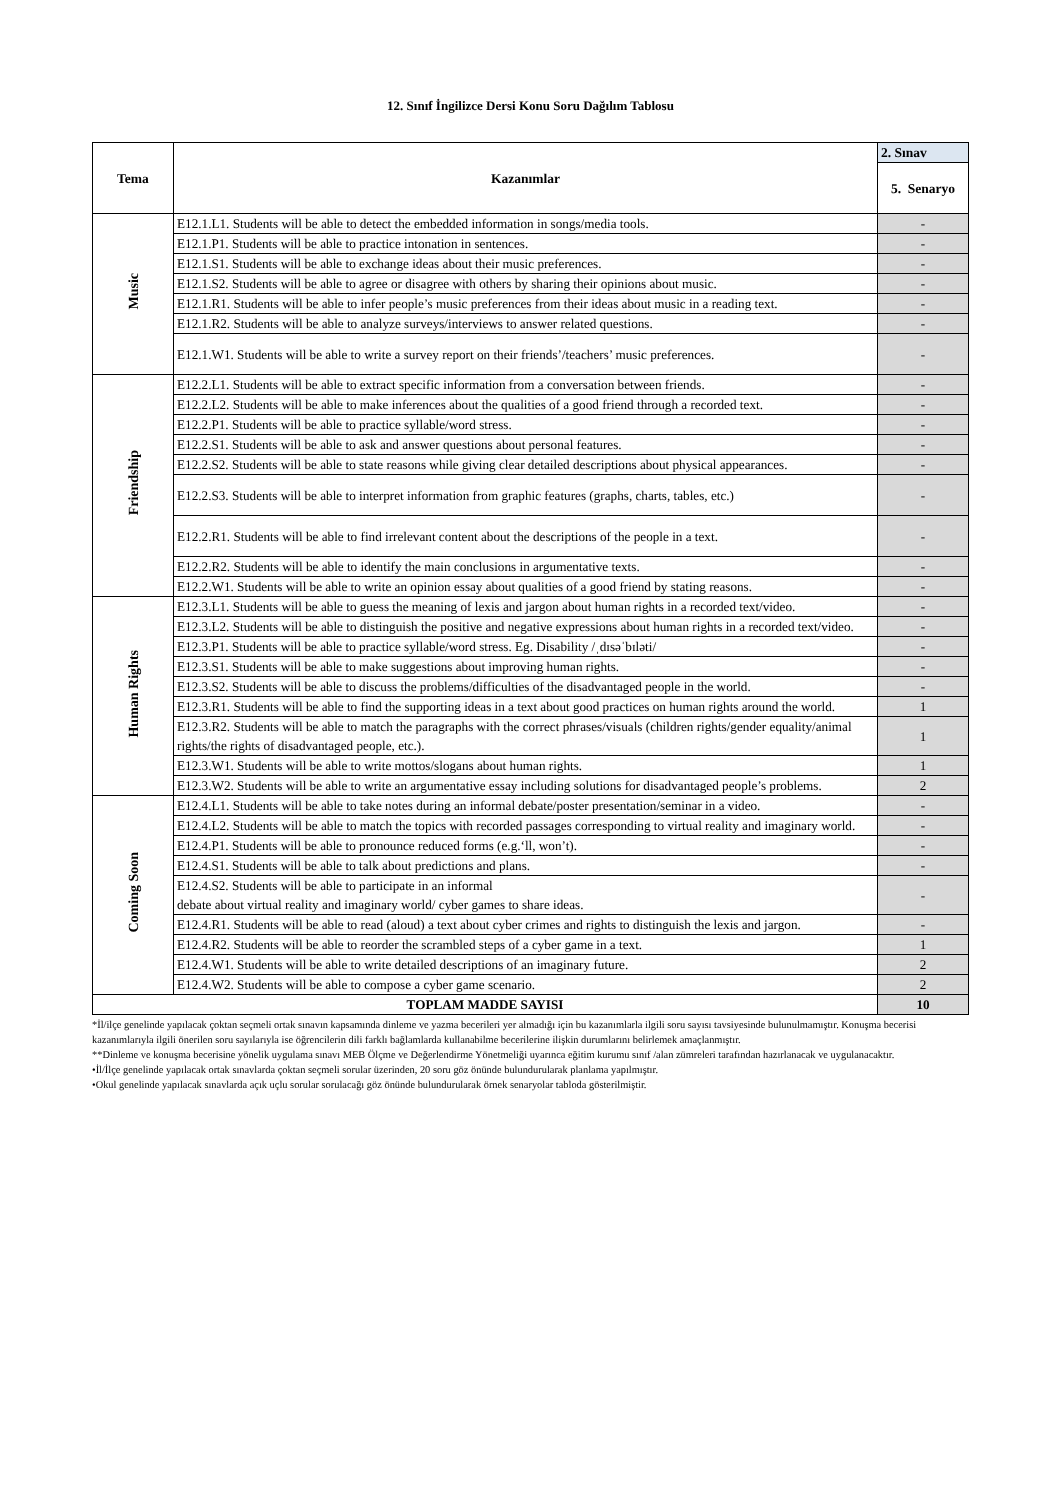12. Sınıf İngilizce Dersi Konu Soru Dağılım Tablosu
| Tema | Kazanımlar | 2. Sınav |
| --- | --- | --- |
| | | 5. Senaryo |
| Music | E12.1.L1. Students will be able to detect the embedded information in songs/media tools. | - |
| | E12.1.P1. Students will be able to practice intonation in sentences. | - |
| | E12.1.S1. Students will be able to exchange ideas about their music preferences. | - |
| | E12.1.S2. Students will be able to agree or disagree with others by sharing their opinions about music. | - |
| | E12.1.R1. Students will be able to infer people’s music preferences from their ideas about music in a reading text. | - |
| | E12.1.R2. Students will be able to analyze surveys/interviews to answer related questions. | - |
| | E12.1.W1. Students will be able to write a survey report on their friends’/teachers’ music preferences. | - |
| Friendship | E12.2.L1. Students will be able to extract specific information from a conversation between friends. | - |
| | E12.2.L2. Students will be able to make inferences about the qualities of a good friend through a recorded text. | - |
| | E12.2.P1. Students will be able to practice syllable/word stress. | - |
| | E12.2.S1. Students will be able to ask and answer questions about personal features. | - |
| | E12.2.S2. Students will be able to state reasons while giving clear detailed descriptions about physical appearances. | - |
| | E12.2.S3. Students will be able to interpret information from graphic features (graphs, charts, tables, etc.) | - |
| | E12.2.R1. Students will be able to find irrelevant content about the descriptions of the people in a text. | - |
| | E12.2.R2. Students will be able to identify the main conclusions in argumentative texts. | - |
| | E12.2.W1. Students will be able to write an opinion essay about qualities of a good friend by stating reasons. | - |
| Human Rights | E12.3.L1. Students will be able to guess the meaning of lexis and jargon about human rights in a recorded text/video. | - |
| | E12.3.L2. Students will be able to distinguish the positive and negative expressions about human rights in a recorded text/video. | - |
| | E12.3.P1. Students will be able to practice syllable/word stress. Eg. Disability /ˌdɪsəˈbɪləti/ | - |
| | E12.3.S1. Students will be able to make suggestions about improving human rights. | - |
| | E12.3.S2. Students will be able to discuss the problems/difficulties of the disadvantaged people in the world. | - |
| | E12.3.R1. Students will be able to find the supporting ideas in a text about good practices on human rights around the world. | 1 |
| | E12.3.R2. Students will be able to match the paragraphs with the correct phrases/visuals (children rights/gender equality/animal rights/the rights of disadvantaged people, etc.). | 1 |
| | E12.3.W1. Students will be able to write mottos/slogans about human rights. | 1 |
| | E12.3.W2. Students will be able to write an argumentative essay including solutions for disadvantaged people’s problems. | 2 |
| Coming Soon | E12.4.L1. Students will be able to take notes during an informal debate/poster presentation/seminar in a video. | - |
| | E12.4.L2. Students will be able to match the topics with recorded passages corresponding to virtual reality and imaginary world. | - |
| | E12.4.P1. Students will be able to pronounce reduced forms (e.g.‘ll, won’t). | - |
| | E12.4.S1. Students will be able to talk about predictions and plans. | - |
| | E12.4.S2. Students will be able to participate in an informal debate about virtual reality and imaginary world/ cyber games to share ideas. | - |
| | E12.4.R1. Students will be able to read (aloud) a text about cyber crimes and rights to distinguish the lexis and jargon. | - |
| | E12.4.R2. Students will be able to reorder the scrambled steps of a cyber game in a text. | 1 |
| | E12.4.W1. Students will be able to write detailed descriptions of an imaginary future. | 2 |
| | E12.4.W2. Students will be able to compose a cyber game scenario. | 2 |
| TOPLAM MADDE SAYISI | | 10 |
*İl/ilçe genelinde yapılacak çoktan seçmeli ortak sınavın kapsamında dinleme ve yazma becerileri yer almadığı için bu kazanımlarla ilgili soru sayısı tavsiyesinde bulunulmamıştır. Konuşma becerisi kazanımlarıyla ilgili önerilen soru sayılarıyla ise öğrencilerin dili farklı bağlamlarda kullanabilme becerilerine ilişkin durumlarını belirlemek amaçlanmıştır.
**Dinleme ve konuşma becerisine yönelik uygulama sınavı MEB Ölçme ve Değerlendirme Yönetmeliği uyarınca eğitim kurumu sınıf /alan zümreleri tarafından hazırlanacak ve uygulanacaktır.
•İl/İlçe genelinde yapılacak ortak sınavlarda çoktan seçmeli sorular üzerinden, 20 soru göz önünde bulundurularak planlama yapılmıştır.
•Okul genelinde yapılacak sınavlarda açık uçlu sorular sorulacağı göz önünde bulundurularak örnek senaryolar tabloda gösterilmiştir.